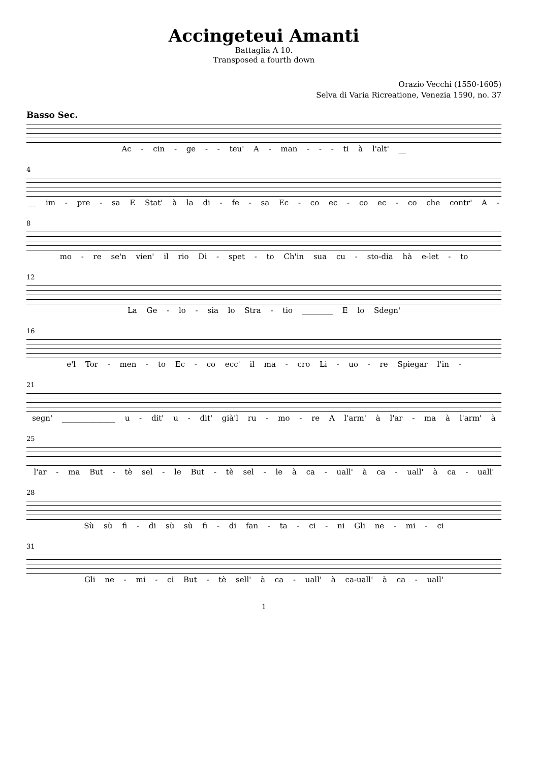Accingeteui Amanti
Battaglia A 10.
Transposed a fourth down
Orazio Vecchi (1550-1605)
Selva di Varia Ricreatione, Venezia 1590, no. 37
Basso Sec.
Ac - cin - ge - - teu' A - man - - - ti à l'alt' __
4
__ im - pre - sa E Stat' à la di - fe - sa Ec - co ec - co ec - co che contr' A -
8
mo - re se'n vien' il rio Di - spet - to Ch'in sua cu - sto-dia hà e-let - to
12
La Ge - lo - sia lo Stra - tio ________ E lo Sdegn'
16
e'l Tor - men - to Ec - co ecc' il ma - cro Li - uo - re Spiegar l'in -
21
segn' ______________ u - dit' u - dit' già'l ru - mo - re A l'arm' à l'ar - ma à l'arm' à
25
l'ar - ma But - tè sel - le But - tè sel - le à ca - uall' à ca - uall' à ca - uall'
28
Sù sù fi - di sù sù fi - di fan - ta - ci - ni Gli ne - mi - ci
31
Gli ne - mi - ci But - tè sell' à ca - uall' à ca-uall' à ca - uall'
1